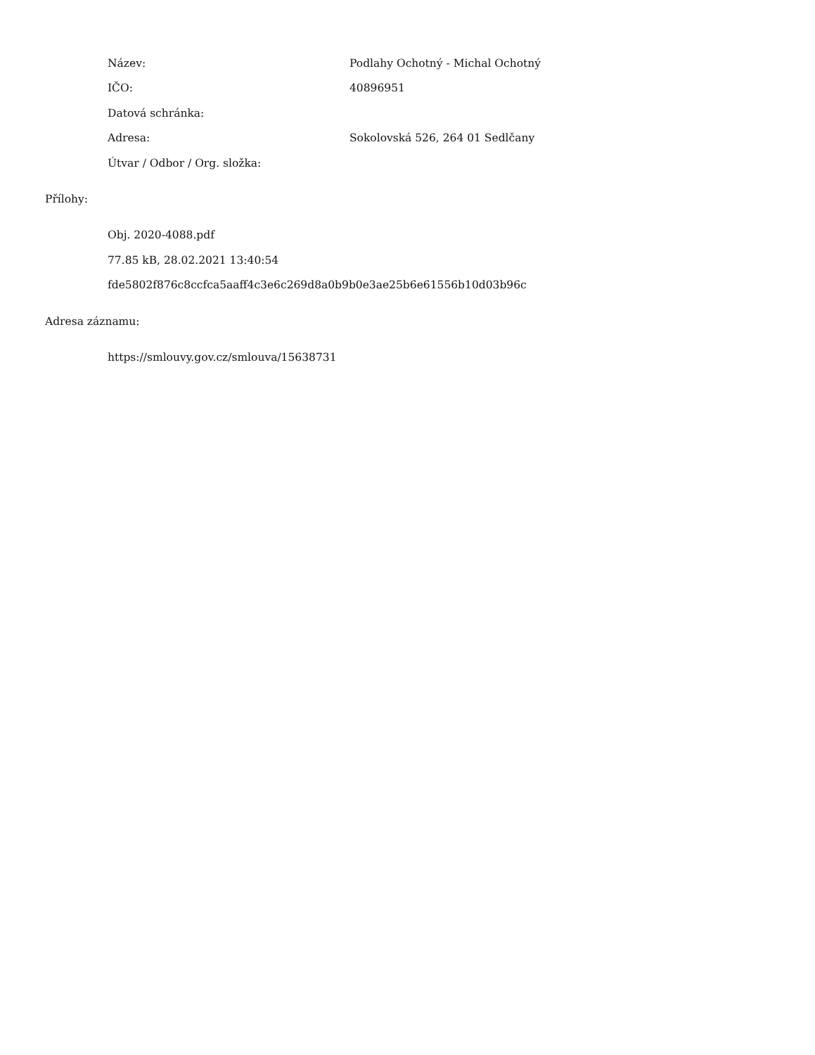Název: Podlahy Ochotný - Michal Ochotný
IČO: 40896951
Datová schránka:
Adresa: Sokolovská 526, 264 01 Sedlčany
Útvar / Odbor / Org. složka:
Přílohy:
Obj. 2020-4088.pdf
77.85 kB, 28.02.2021 13:40:54
fde5802f876c8ccfca5aaff4c3e6c269d8a0b9b0e3ae25b6e61556b10d03b96c
Adresa záznamu:
https://smlouvy.gov.cz/smlouva/15638731